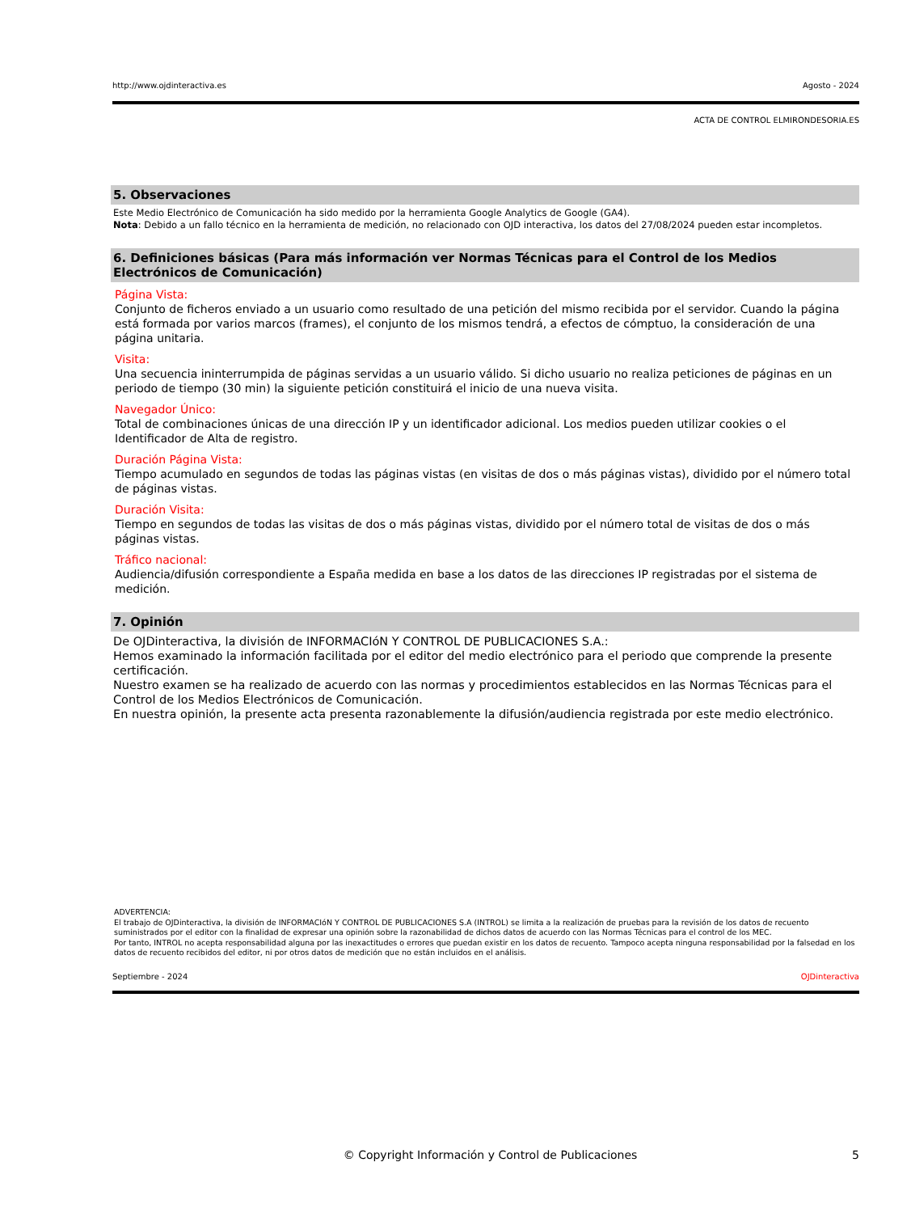http://www.ojdinteractiva.es Agosto - 2024
ACTA DE CONTROL ELMIRONDESORIA.ES
5. Observaciones
Este Medio Electrónico de Comunicación ha sido medido por la herramienta Google Analytics de Google (GA4).
Nota: Debido a un fallo técnico en la herramienta de medición, no relacionado con OJD interactiva, los datos del 27/08/2024 pueden estar incompletos.
6. Definiciones básicas (Para más información ver Normas Técnicas para el Control de los Medios Electrónicos de Comunicación)
Página Vista:
Conjunto de ficheros enviado a un usuario como resultado de una petición del mismo recibida por el servidor. Cuando la página está formada por varios marcos (frames), el conjunto de los mismos tendrá, a efectos de cómptuo, la consideración de una página unitaria.
Visita:
Una secuencia ininterrumpida de páginas servidas a un usuario válido. Si dicho usuario no realiza peticiones de páginas en un periodo de tiempo (30 min) la siguiente petición constituirá el inicio de una nueva visita.
Navegador Único:
Total de combinaciones únicas de una dirección IP y un identificador adicional. Los medios pueden utilizar cookies o el Identificador de Alta de registro.
Duración Página Vista:
Tiempo acumulado en segundos de todas las páginas vistas (en visitas de dos o más páginas vistas), dividido por el número total de páginas vistas.
Duración Visita:
Tiempo en segundos de todas las visitas de dos o más páginas vistas, dividido por el número total de visitas de dos o más páginas vistas.
Tráfico nacional:
Audiencia/difusión correspondiente a España medida en base a los datos de las direcciones IP registradas por el sistema de medición.
7. Opinión
De OJDinteractiva, la división de INFORMACIóN Y CONTROL DE PUBLICACIONES S.A.:
Hemos examinado la información facilitada por el editor del medio electrónico para el periodo que comprende la presente certificación.
Nuestro examen se ha realizado de acuerdo con las normas y procedimientos establecidos en las Normas Técnicas para el Control de los Medios Electrónicos de Comunicación.
En nuestra opinión, la presente acta presenta razonablemente la difusión/audiencia registrada por este medio electrónico.
ADVERTENCIA:
El trabajo de OJDinteractiva, la división de INFORMACIóN Y CONTROL DE PUBLICACIONES S.A (INTROL) se limita a la realización de pruebas para la revisión de los datos de recuento suministrados por el editor con la finalidad de expresar una opinión sobre la razonabilidad de dichos datos de acuerdo con las Normas Técnicas para el control de los MEC.
Por tanto, INTROL no acepta responsabilidad alguna por las inexactitudes o errores que puedan existir en los datos de recuento. Tampoco acepta ninguna responsabilidad por la falsedad en los datos de recuento recibidos del editor, ni por otros datos de medición que no están incluidos en el análisis.
Septiembre - 2024 OJDinteractiva
© Copyright Información y Control de Publicaciones 5